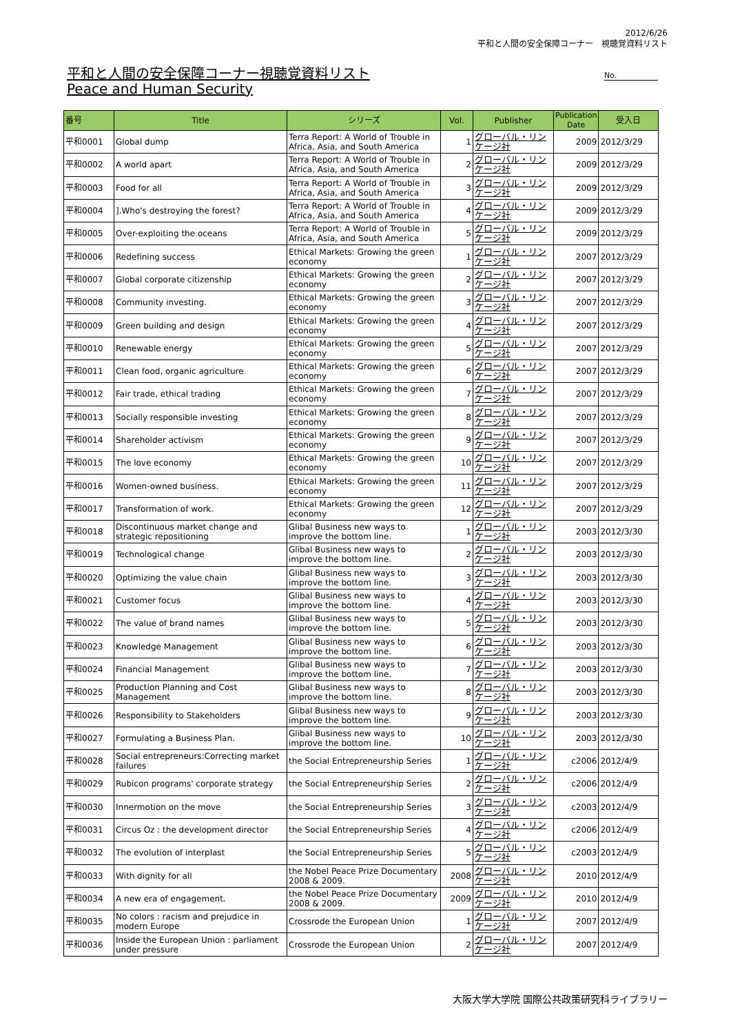2012/6/26
平和と人間の安全保障コーナー　視聴覚資料リスト
平和と人間の安全保障コーナー視聴覚資料リスト
Peace and Human Security
No.
| 番号 | Title | シリーズ | Vol. | Publisher | Publication Date | 受入日 |
| --- | --- | --- | --- | --- | --- | --- |
| 平和0001 | Global dump | Terra Report: A World of Trouble in Africa, Asia, and South America | 1 | グローバル・リンケージ社 | 2009 | 2012/3/29 |
| 平和0002 | A world apart | Terra Report: A World of Trouble in Africa, Asia, and South America | 2 | グローバル・リンケージ社 | 2009 | 2012/3/29 |
| 平和0003 | Food for all | Terra Report: A World of Trouble in Africa, Asia, and South America | 3 | グローバル・リンケージ社 | 2009 | 2012/3/29 |
| 平和0004 | ].Who's destroying the forest? | Terra Report: A World of Trouble in Africa, Asia, and South America | 4 | グローバル・リンケージ社 | 2009 | 2012/3/29 |
| 平和0005 | Over-exploiting the oceans | Terra Report: A World of Trouble in Africa, Asia, and South America | 5 | グローバル・リンケージ社 | 2009 | 2012/3/29 |
| 平和0006 | Redefining success | Ethical Markets: Growing the green economy | 1 | グローバル・リンケージ社 | 2007 | 2012/3/29 |
| 平和0007 | Global corporate citizenship | Ethical Markets: Growing the green economy | 2 | グローバル・リンケージ社 | 2007 | 2012/3/29 |
| 平和0008 | Community investing. | Ethical Markets: Growing the green economy | 3 | グローバル・リンケージ社 | 2007 | 2012/3/29 |
| 平和0009 | Green building and design | Ethical Markets: Growing the green economy | 4 | グローバル・リンケージ社 | 2007 | 2012/3/29 |
| 平和0010 | Renewable energy | Ethical Markets: Growing the green economy | 5 | グローバル・リンケージ社 | 2007 | 2012/3/29 |
| 平和0011 | Clean food, organic agriculture | Ethical Markets: Growing the green economy | 6 | グローバル・リンケージ社 | 2007 | 2012/3/29 |
| 平和0012 | Fair trade, ethical trading | Ethical Markets: Growing the green economy | 7 | グローバル・リンケージ社 | 2007 | 2012/3/29 |
| 平和0013 | Socially responsible investing | Ethical Markets: Growing the green economy | 8 | グローバル・リンケージ社 | 2007 | 2012/3/29 |
| 平和0014 | Shareholder activism | Ethical Markets: Growing the green economy | 9 | グローバル・リンケージ社 | 2007 | 2012/3/29 |
| 平和0015 | The love economy | Ethical Markets: Growing the green economy | 10 | グローバル・リンケージ社 | 2007 | 2012/3/29 |
| 平和0016 | Women-owned business. | Ethical Markets: Growing the green economy | 11 | グローバル・リンケージ社 | 2007 | 2012/3/29 |
| 平和0017 | Transformation of work. | Ethical Markets: Growing the green economy | 12 | グローバル・リンケージ社 | 2007 | 2012/3/29 |
| 平和0018 | Discontinuous market change and strategic repositioning | Glibal Business new ways to improve the bottom line. | 1 | グローバル・リンケージ社 | 2003 | 2012/3/30 |
| 平和0019 | Technological change | Glibal Business new ways to improve the bottom line. | 2 | グローバル・リンケージ社 | 2003 | 2012/3/30 |
| 平和0020 | Optimizing the value chain | Glibal Business new ways to improve the bottom line. | 3 | グローバル・リンケージ社 | 2003 | 2012/3/30 |
| 平和0021 | Customer focus | Glibal Business new ways to improve the bottom line. | 4 | グローバル・リンケージ社 | 2003 | 2012/3/30 |
| 平和0022 | The value of brand names | Glibal Business new ways to improve the bottom line. | 5 | グローバル・リンケージ社 | 2003 | 2012/3/30 |
| 平和0023 | Knowledge Management | Glibal Business new ways to improve the bottom line. | 6 | グローバル・リンケージ社 | 2003 | 2012/3/30 |
| 平和0024 | Financial Management | Glibal Business new ways to improve the bottom line. | 7 | グローバル・リンケージ社 | 2003 | 2012/3/30 |
| 平和0025 | Production Planning and Cost Management | Glibal Business new ways to improve the bottom line. | 8 | グローバル・リンケージ社 | 2003 | 2012/3/30 |
| 平和0026 | Responsibility to Stakeholders | Glibal Business new ways to improve the bottom line. | 9 | グローバル・リンケージ社 | 2003 | 2012/3/30 |
| 平和0027 | Formulating a Business Plan. | Glibal Business new ways to improve the bottom line. | 10 | グローバル・リンケージ社 | 2003 | 2012/3/30 |
| 平和0028 | Social entrepreneurs:Correcting market failures | the Social Entrepreneurship Series | 1 | グローバル・リンケージ社 | c2006 | 2012/4/9 |
| 平和0029 | Rubicon programs' corporate strategy | the Social Entrepreneurship Series | 2 | グローバル・リンケージ社 | c2006 | 2012/4/9 |
| 平和0030 | Innermotion on the move | the Social Entrepreneurship Series | 3 | グローバル・リンケージ社 | c2003 | 2012/4/9 |
| 平和0031 | Circus Oz : the development director | the Social Entrepreneurship Series | 4 | グローバル・リンケージ社 | c2006 | 2012/4/9 |
| 平和0032 | The evolution of interplast | the Social Entrepreneurship Series | 5 | グローバル・リンケージ社 | c2003 | 2012/4/9 |
| 平和0033 | With dignity for all | the Nobel Peace Prize Documentary 2008 & 2009. | 2008 | グローバル・リンケージ社 | 2010 | 2012/4/9 |
| 平和0034 | A new era of engagement. | the Nobel Peace Prize Documentary 2008 & 2009. | 2009 | グローバル・リンケージ社 | 2010 | 2012/4/9 |
| 平和0035 | No colors : racism and prejudice in modern Europe | Crossrode the European Union | 1 | グローバル・リンケージ社 | 2007 | 2012/4/9 |
| 平和0036 | Inside the European Union : parliament under pressure | Crossrode the European Union | 2 | グローバル・リンケージ社 | 2007 | 2012/4/9 |
大阪大学大学院 国際公共政策研究科ライブラリー